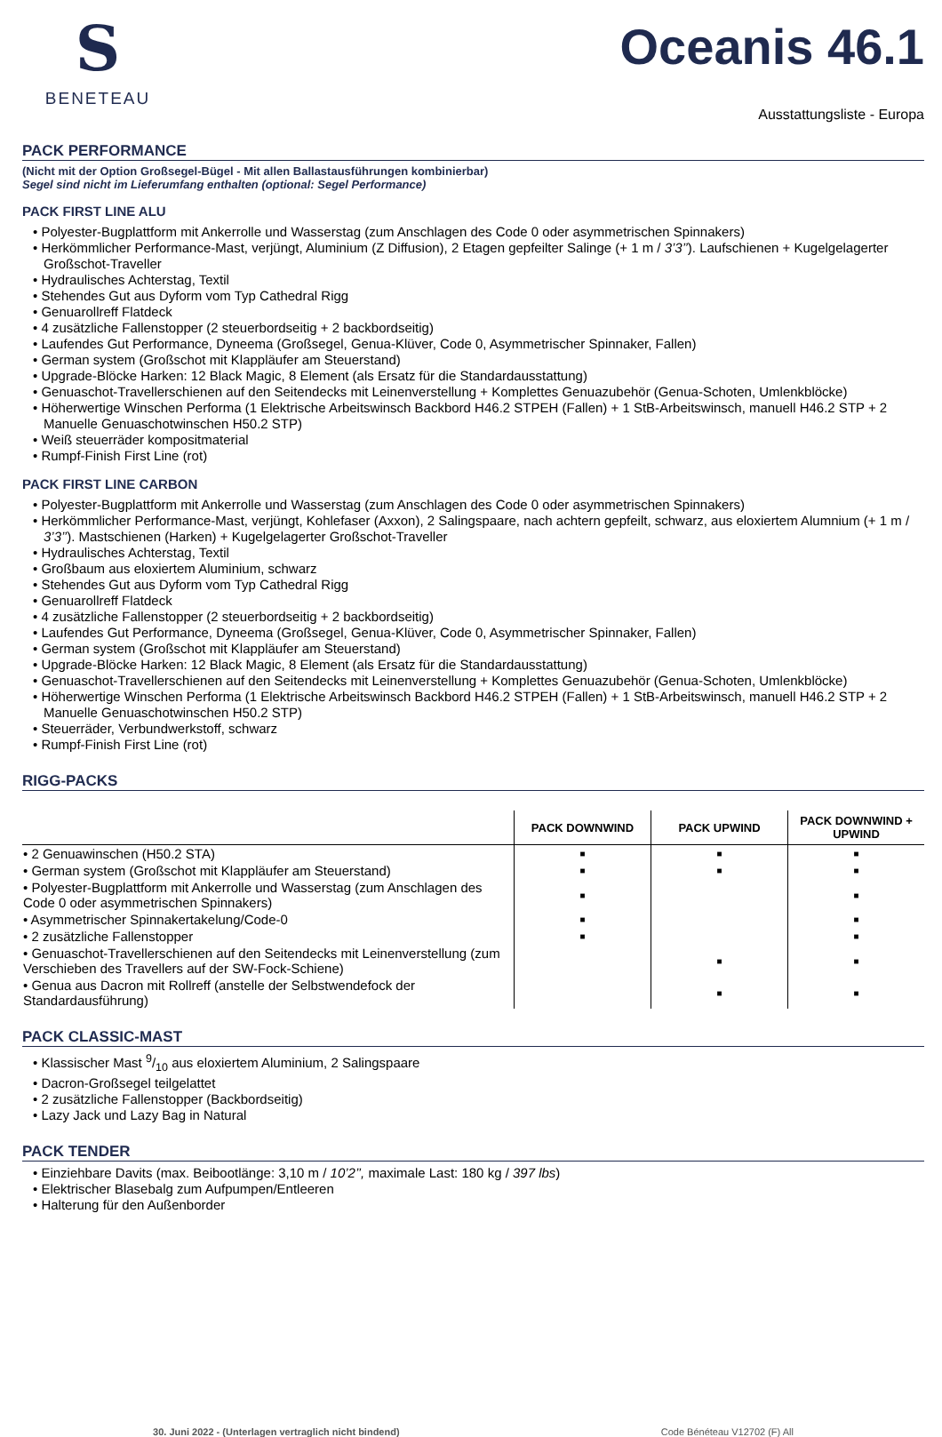S
BENETEAU
Oceanis 46.1
Ausstattungsliste - Europa
PACK PERFORMANCE
(Nicht mit der Option Großsegel-Bügel - Mit allen Ballastausführungen kombinierbar)
Segel sind nicht im Lieferumfang enthalten (optional: Segel Performance)
PACK FIRST LINE ALU
• Polyester-Bugplattform mit Ankerrolle und Wasserstag (zum Anschlagen des Code 0 oder asymmetrischen Spinnakers)
• Herkömmlicher Performance-Mast, verjüngt, Aluminium (Z Diffusion), 2 Etagen gepfeilter Salinge (+ 1 m / 3’3’’). Laufschienen + Kugelgelagerter Großschot-Traveller
• Hydraulisches Achterstag, Textil
• Stehendes Gut aus Dyform vom Typ Cathedral Rigg
• Genuarollreff Flatdeck
• 4 zusätzliche Fallenstopper (2 steuerbordseitig + 2 backbordseitig)
• Laufendes Gut Performance, Dyneema (Großsegel, Genua-Klüver, Code 0, Asymmetrischer Spinnaker, Fallen)
• German system (Großschot mit Klappläufer am Steuerstand)
• Upgrade-Blöcke Harken: 12 Black Magic, 8 Element (als Ersatz für die Standardausstattung)
• Genuaschot-Travellerschienen auf den Seitendecks mit Leinenverstellung + Komplettes Genuazubehör (Genua-Schoten, Umlenkblöcke)
• Höherwertige Winschen Performa (1 Elektrische Arbeitswinsch Backbord H46.2 STPEH (Fallen) + 1 StB-Arbeitswinsch, manuell H46.2 STP + 2 Manuelle Genuaschotwinschen H50.2 STP)
• Weiß steuerräder kompositmaterial
• Rumpf-Finish First Line (rot)
PACK FIRST LINE CARBON
• Polyester-Bugplattform mit Ankerrolle und Wasserstag (zum Anschlagen des Code 0 oder asymmetrischen Spinnakers)
• Herkömmlicher Performance-Mast, verjüngt, Kohlefaser (Axxon), 2 Salingspaare, nach achtern gepfeilt, schwarz, aus eloxiertem Alumnium (+ 1 m / 3’3’’). Mastschienen (Harken) + Kugelgelagerter Großschot-Traveller
• Hydraulisches Achterstag, Textil
• Großbaum aus eloxiertem Aluminium, schwarz
• Stehendes Gut aus Dyform vom Typ Cathedral Rigg
• Genuarollreff Flatdeck
• 4 zusätzliche Fallenstopper (2 steuerbordseitig + 2 backbordseitig)
• Laufendes Gut Performance, Dyneema (Großsegel, Genua-Klüver, Code 0, Asymmetrischer Spinnaker, Fallen)
• German system (Großschot mit Klappläufer am Steuerstand)
• Upgrade-Blöcke Harken: 12 Black Magic, 8 Element (als Ersatz für die Standardausstattung)
• Genuaschot-Travellerschienen auf den Seitendecks mit Leinenverstellung + Komplettes Genuazubehör (Genua-Schoten, Umlenkblöcke)
• Höherwertige Winschen Performa (1 Elektrische Arbeitswinsch Backbord H46.2 STPEH (Fallen) + 1 StB-Arbeitswinsch, manuell H46.2 STP + 2 Manuelle Genuaschotwinschen H50.2 STP)
• Steuerräder, Verbundwerkstoff, schwarz
• Rumpf-Finish First Line (rot)
RIGG-PACKS
| | PACK DOWNWIND | PACK UPWIND | PACK DOWNWIND + UPWIND |
| --- | --- | --- | --- |
| • 2 Genuawinschen (H50.2 STA) | ■ | ■ | ■ |
| • German system (Großschot mit Klappläufer am Steuerstand) | ■ | ■ | ■ |
| • Polyester-Bugplattform mit Ankerrolle und Wasserstag (zum Anschlagen des Code 0 oder asymmetrischen Spinnakers) | ■ | | ■ |
| • Asymmetrischer Spinnakertakelung/Code-0 | ■ | | ■ |
| • 2 zusätzliche Fallenstopper | ■ | | ■ |
| • Genuaschot-Travellerschienen auf den Seitendecks mit Leinenverstellung (zum Verschieben des Travellers auf der SW-Fock-Schiene) | | ■ | ■ |
| • Genua aus Dacron mit Rollreff (anstelle der Selbstwendefock der Standardausführung) | | ■ | ■ |
PACK CLASSIC-MAST
• Klassischer Mast 9/10 aus eloxiertem Aluminium, 2 Salingspaare
• Dacron-Großsegel teilgelattet
• 2 zusätzliche Fallenstopper (Backbordseitig)
• Lazy Jack und Lazy Bag in Natural
PACK TENDER
• Einziehbare Davits (max. Beibootlänge: 3,10 m / 10’2’’, maximale Last: 180 kg / 397 lbs)
• Elektrischer Blasebalg zum Aufpumpen/Entleeren
• Halterung für den Außenborder
30. Juni 2022 - (Unterlagen vertraglich nicht bindend) Code Bénéteau V12702 (F) All